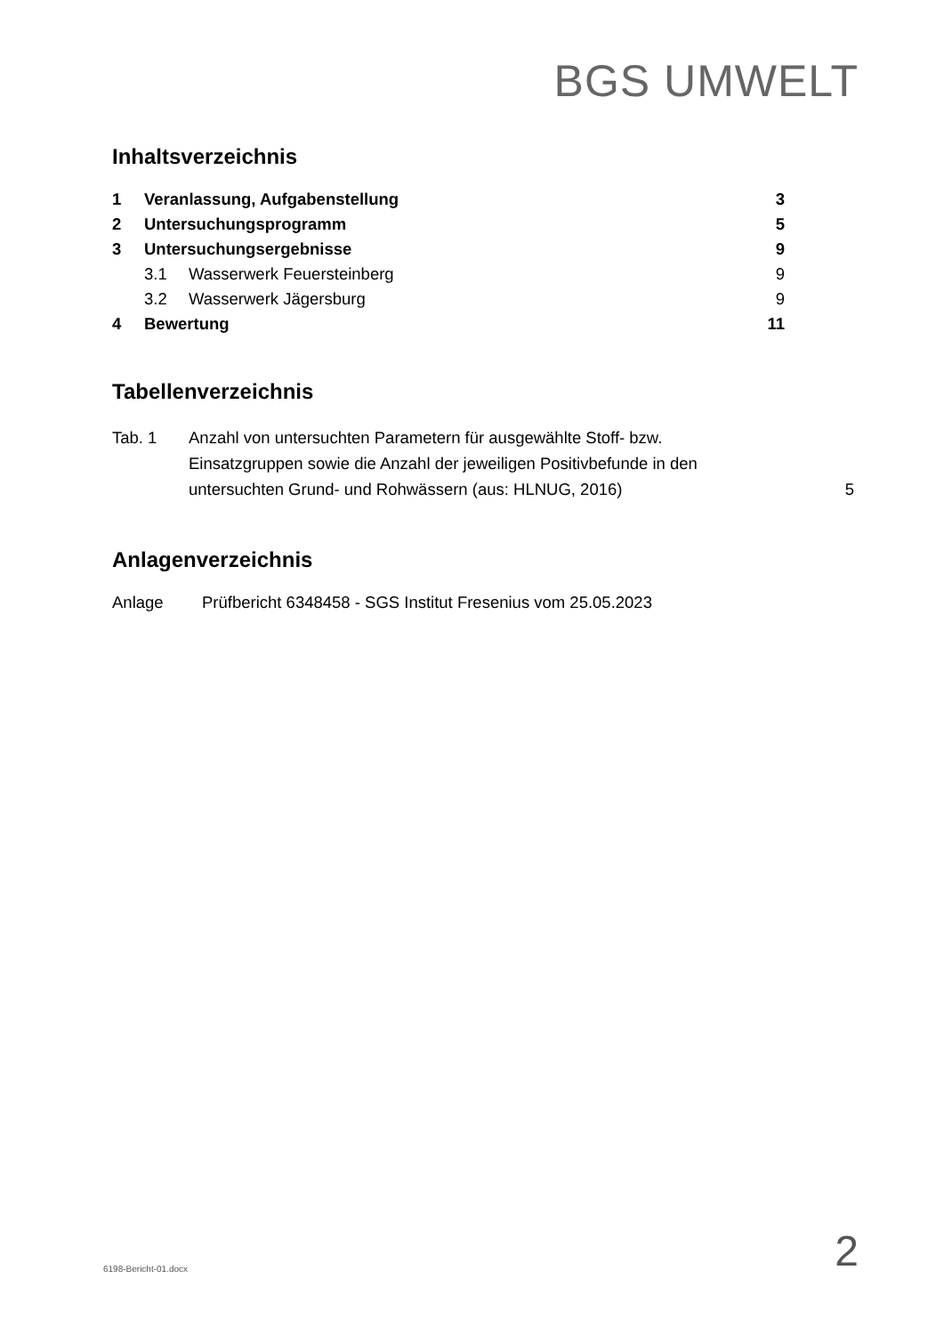BGS UMWELT
Inhaltsverzeichnis
| 1 | Veranlassung, Aufgabenstellung | | 3 |
| 2 | Untersuchungsprogramm | | 5 |
| 3 | Untersuchungsergebnisse | | 9 |
| | 3.1 | Wasserwerk Feuersteinberg | 9 |
| | 3.2 | Wasserwerk Jägersburg | 9 |
| 4 | Bewertung | | 11 |
Tabellenverzeichnis
| Tab. 1 | Anzahl von untersuchten Parametern für ausgewählte Stoff- bzw. Einsatzgruppen sowie die Anzahl der jeweiligen Positivbefunde in den untersuchten Grund- und Rohwässern (aus: HLNUG, 2016) | 5 |
Anlagenverzeichnis
| Anlage | Prüfbericht 6348458 - SGS Institut Fresenius vom 25.05.2023 |
6198-Bericht-01.docx 2